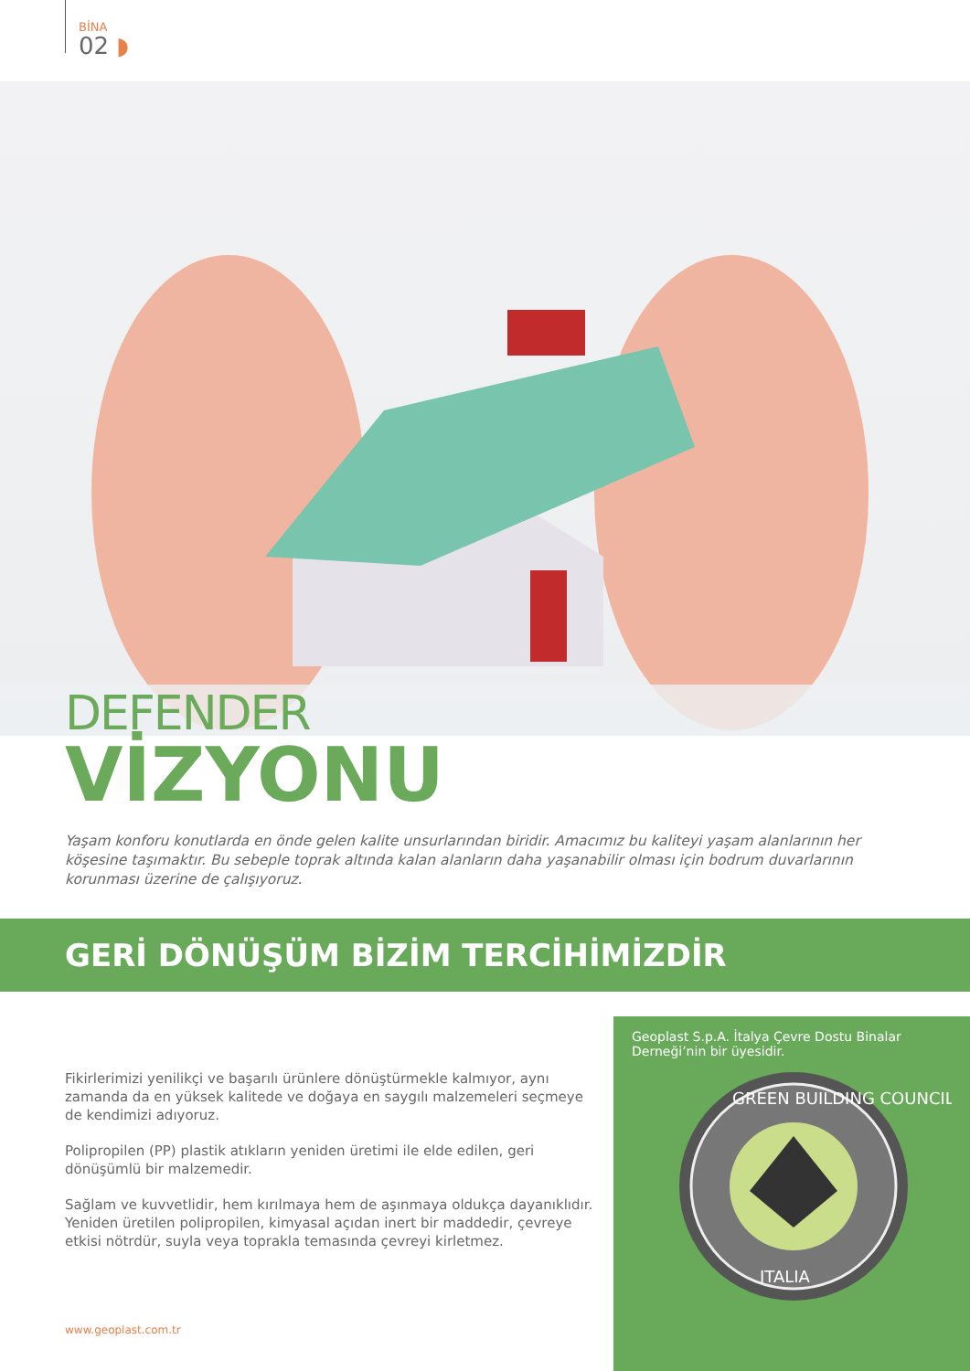BİNA
02 ◗
DEFENDER
VİZYONU
Yaşam konforu konutlarda en önde gelen kalite unsurlarından biridir. Amacımız bu kaliteyi yaşam alanlarının her köşesine taşımaktır. Bu sebeple toprak altında kalan alanların daha yaşanabilir olması için bodrum duvarlarının korunması üzerine de çalışıyoruz.
GERİ DÖNÜŞÜM BİZİM TERCİHİMİZDİR
Fikirlerimizi yenilikçi ve başarılı ürünlere dönüştürmekle kalmıyor, aynı zamanda da en yüksek kalitede ve doğaya en saygılı malzemeleri seçmeye de kendimizi adıyoruz.
Polipropilen (PP) plastik atıkların yeniden üretimi ile elde edilen, geri dönüşümlü bir malzemedir.
Sağlam ve kuvvetlidir, hem kırılmaya hem de aşınmaya oldukça dayanıklıdır. Yeniden üretilen polipropilen, kimyasal açıdan inert bir maddedir, çevreye etkisi nötrdür, suyla veya toprakla temasında çevreyi kirletmez.
Geoplast S.p.A. İtalya Çevre Dostu Binalar Derneği’nin bir üyesidir.
GREEN BUILDING COUNCIL
ITALIA
www.geoplast.com.tr